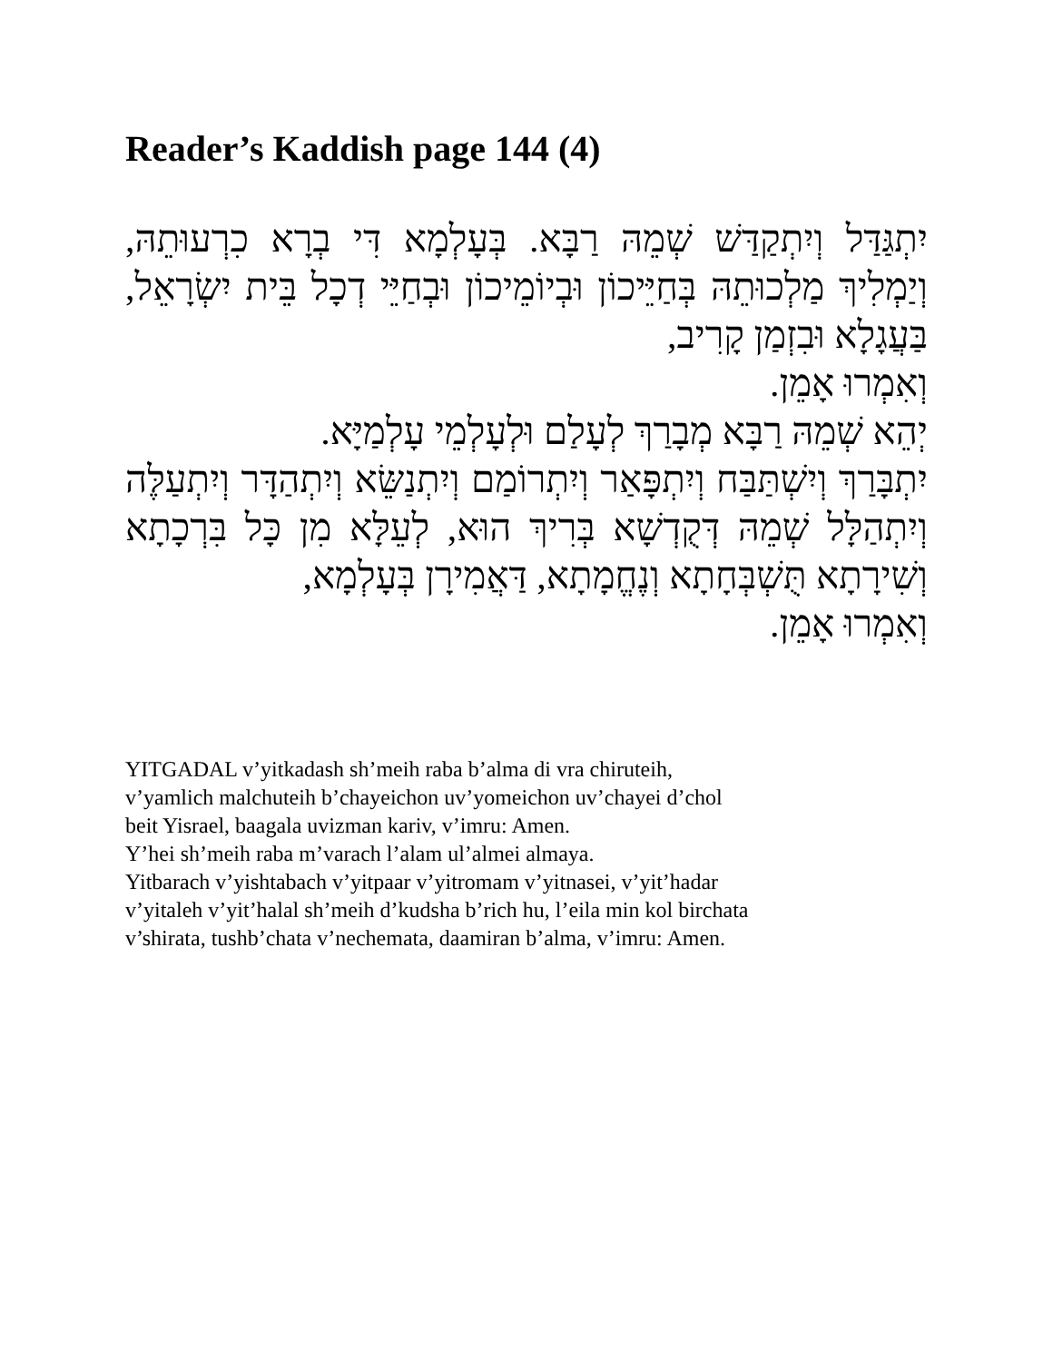Reader’s Kaddish page 144 (4)
יִתְגַּדַּל וְיִתְקַדַּשׁ שְׁמֵהּ רַבָּא. בְּעָלְמָא דִּי בְרָא כִרְעוּתֵהּ, וְיַמְלִיךְ מַלְכוּתֵהּ בְּחַיֵּיכוֹן וּבְיוֹמֵיכוֹן וּבְחַיֵּי דְכָל בֵּית יִשְׂרָאֵל, בַּעֲגָלָא וּבִזְמַן קָרִיב,
וְאִמְרוּ אָמֵן.
יְהֵא שְׁמֵהּ רַבָּא מְבָרַךְ לְעָלַם וּלְעָלְמֵי עָלְמַיָּא.
יִתְבָּרַךְ וְיִשְׁתַּבַּח וְיִתְפָּאַר וְיִתְרוֹמַם וְיִתְנַשֵּׂא וְיִתְהַדָּר וְיִתְעַלֶּה וְיִתְהַלָּל שְׁמֵהּ דְּקֻדְשָׁא בְּרִיךְ הוּא, לְעֵלָּא מִן כָּל בִּרְכָתָא וְשִׁירָתָא תֻּשְׁבְּחָתָא וְנֶחֱמָתָא, דַּאֲמִירָן בְּעָלְמָא,
וְאִמְרוּ אָמֵן.
YITGADAL v’yitkadash sh’meih raba b’alma di vra chiruteih,
v’yamlich malchuteih b’chayeichon uv’yomeichon uv’chayei d’chol
beit Yisrael, baagala uvizman kariv, v’imru: Amen.
Y’hei sh’meih raba m’varach l’alam ul’almei almaya.
Yitbarach v’yishtabach v’yitpaar v’yitromam v’yitnasei, v’yit’hadar
v’yitaleh v’yit’halal sh’meih d’kudsha b’rich hu, l’eila min kol birchata
v’shirata, tushb’chata v’nechemata, daamiran b’alma, v’imru: Amen.